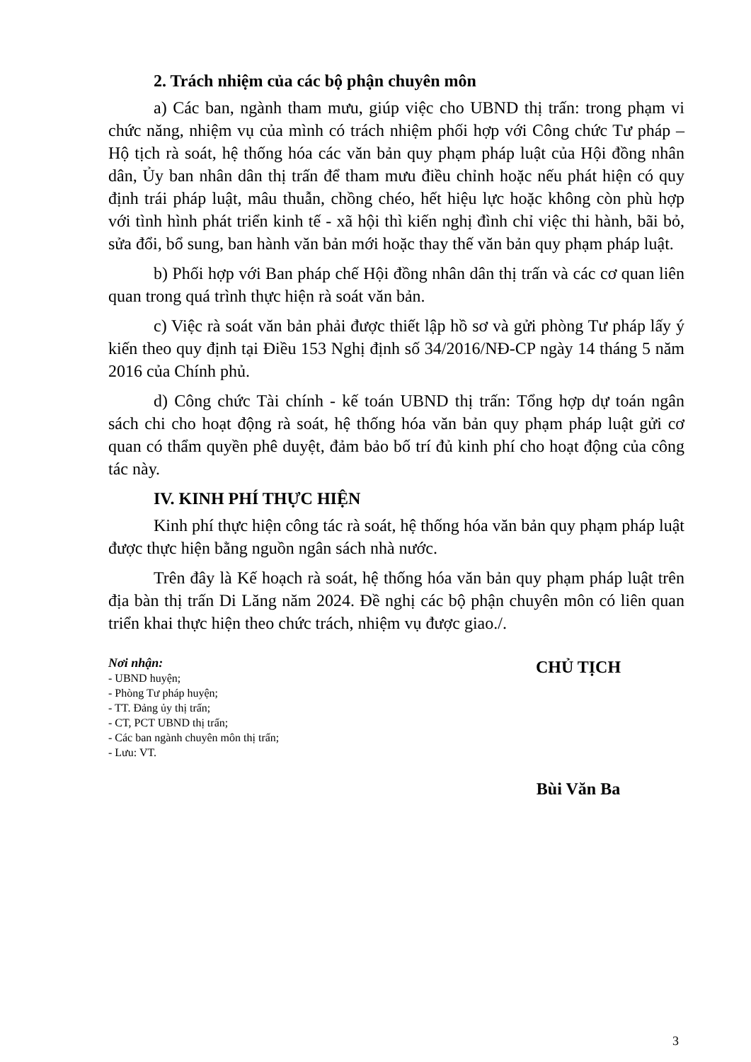2. Trách nhiệm của các bộ phận chuyên môn
a) Các ban, ngành tham mưu, giúp việc cho UBND thị trấn: trong phạm vi chức năng, nhiệm vụ của mình có trách nhiệm phối hợp với Công chức Tư pháp – Hộ tịch rà soát, hệ thống hóa các văn bản quy phạm pháp luật của Hội đồng nhân dân, Ủy ban nhân dân thị trấn để tham mưu điều chỉnh hoặc nếu phát hiện có quy định trái pháp luật, mâu thuẫn, chồng chéo, hết hiệu lực hoặc không còn phù hợp với tình hình phát triển kinh tế - xã hội thì kiến nghị đình chỉ việc thi hành, bãi bỏ, sửa đổi, bổ sung, ban hành văn bản mới hoặc thay thế văn bản quy phạm pháp luật.
b) Phối hợp với Ban pháp chế Hội đồng nhân dân thị trấn và các cơ quan liên quan trong quá trình thực hiện rà soát văn bản.
c) Việc rà soát văn bản phải được thiết lập hồ sơ và gửi phòng Tư pháp lấy ý kiến theo quy định tại Điều 153 Nghị định số 34/2016/NĐ-CP ngày 14 tháng 5 năm 2016 của Chính phủ.
d) Công chức Tài chính - kế toán UBND thị trấn: Tổng hợp dự toán ngân sách chi cho hoạt động rà soát, hệ thống hóa văn bản quy phạm pháp luật gửi cơ quan có thẩm quyền phê duyệt, đảm bảo bố trí đủ kinh phí cho hoạt động của công tác này.
IV. KINH PHÍ THỰC HIỆN
Kinh phí thực hiện công tác rà soát, hệ thống hóa văn bản quy phạm pháp luật được thực hiện bằng nguồn ngân sách nhà nước.
Trên đây là Kế hoạch rà soát, hệ thống hóa văn bản quy phạm pháp luật trên địa bàn thị trấn Di Lăng năm 2024. Đề nghị các bộ phận chuyên môn có liên quan triển khai thực hiện theo chức trách, nhiệm vụ được giao./.
Nơi nhận:
- UBND huyện;
- Phòng Tư pháp huyện;
- TT. Đảng ủy thị trấn;
- CT, PCT UBND thị trấn;
- Các ban ngành chuyên môn thị trấn;
- Lưu: VT.
CHỦ TỊCH
Bùi Văn Ba
3